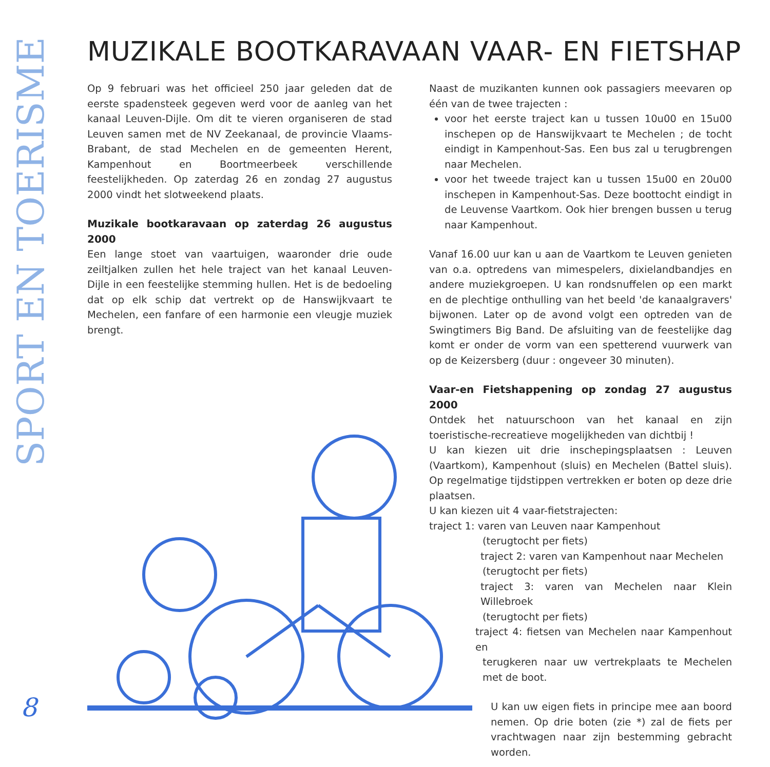SPORT EN TOERISME
MUZIKALE BOOTKARAVAAN VAAR- EN FIETSHAP
Op 9 februari was het officieel 250 jaar geleden dat de eerste spadensteek gegeven werd voor de aanleg van het kanaal Leuven-Dijle. Om dit te vieren organiseren de stad Leuven samen met de NV Zeekanaal, de provincie Vlaams-Brabant, de stad Mechelen en de gemeenten Herent, Kampenhout en Boortmeerbeek verschillende feestelijkheden. Op zaterdag 26 en zondag 27 augustus 2000 vindt het slotweekend plaats.
Muzikale bootkaravaan op zaterdag 26 augustus 2000
Een lange stoet van vaartuigen, waaronder drie oude zeiltjalken zullen het hele traject van het kanaal Leuven-Dijle in een feestelijke stemming hullen. Het is de bedoeling dat op elk schip dat vertrekt op de Hanswijkvaart te Mechelen, een fanfare of een harmonie een vleugje muziek brengt.
Naast de muzikanten kunnen ook passagiers meevaren op één van de twee trajecten :
voor het eerste traject kan u tussen 10u00 en 15u00 inschepen op de Hanswijkvaart te Mechelen ; de tocht eindigt in Kampenhout-Sas. Een bus zal u terugbrengen naar Mechelen.
voor het tweede traject kan u tussen 15u00 en 20u00 inschepen in Kampenhout-Sas. Deze boottocht eindigt in de Leuvense Vaartkom. Ook hier brengen bussen u terug naar Kampenhout.
Vanaf 16.00 uur kan u aan de Vaartkom te Leuven genieten van o.a. optredens van mimespelers, dixielandbandjes en andere muziekgroepen. U kan rondsnuffelen op een markt en de plechtige onthulling van het beeld 'de kanaalgravers' bijwonen. Later op de avond volgt een optreden van de Swingtimers Big Band. De afsluiting van de feestelijke dag komt er onder de vorm van een spetterend vuurwerk van op de Keizersberg (duur : ongeveer 30 minuten).
Vaar-en Fietshappening op zondag 27 augustus 2000
Ontdek het natuurschoon van het kanaal en zijn toeristische-recreatieve mogelijkheden van dichtbij !
U kan kiezen uit drie inschepingsplaatsen : Leuven (Vaartkom), Kampenhout (sluis) en Mechelen (Battel sluis). Op regelmatige tijdstippen vertrekken er boten op deze drie plaatsen.
U kan kiezen uit 4 vaar-fietstrajecten:
traject 1: varen van Leuven naar Kampenhout
(terugtocht per fiets)
traject 2: varen van Kampenhout naar Mechelen
(terugtocht per fiets)
traject 3: varen van Mechelen naar Klein Willebroek
(terugtocht per fiets)
traject 4: fietsen van Mechelen naar Kampenhout en
terugkeren naar uw vertrekplaats te Mechelen met de boot.
U kan uw eigen fiets in principe mee aan boord nemen. Op drie boten (zie *) zal de fiets per vrachtwagen naar zijn bestemming gebracht worden.
8